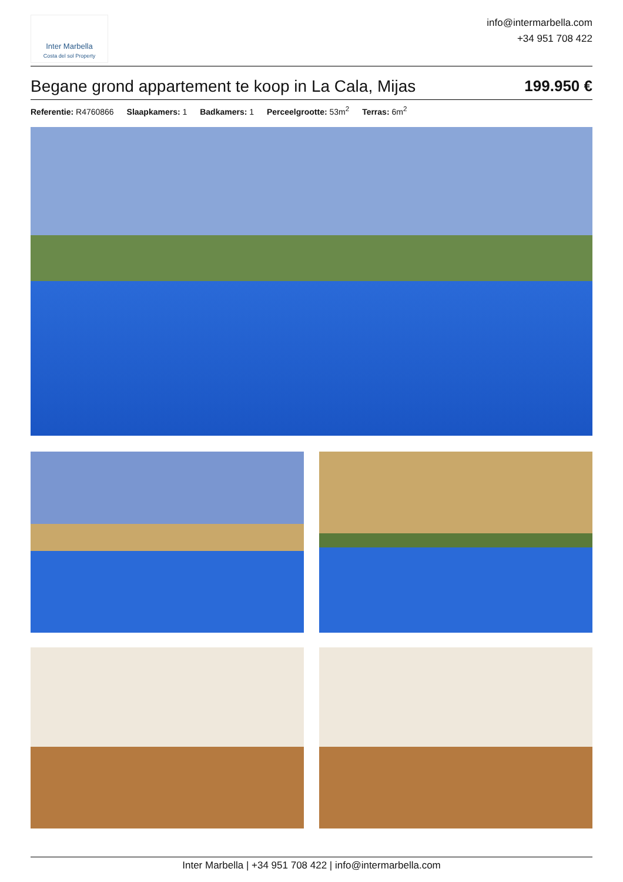Inter Marbella
Costa del sol Property
info@intermarbella.com
+34 951 708 422
Begane grond appartement te koop in La Cala, Mijas
199.950 €
Referentie: R4760866 Slaapkamers: 1 Badkamers: 1 Perceelgrootte: 53m<sup>2</sup> Terras: 6m<sup>2</sup>
Inter Marbella | +34 951 708 422 | info@intermarbella.com